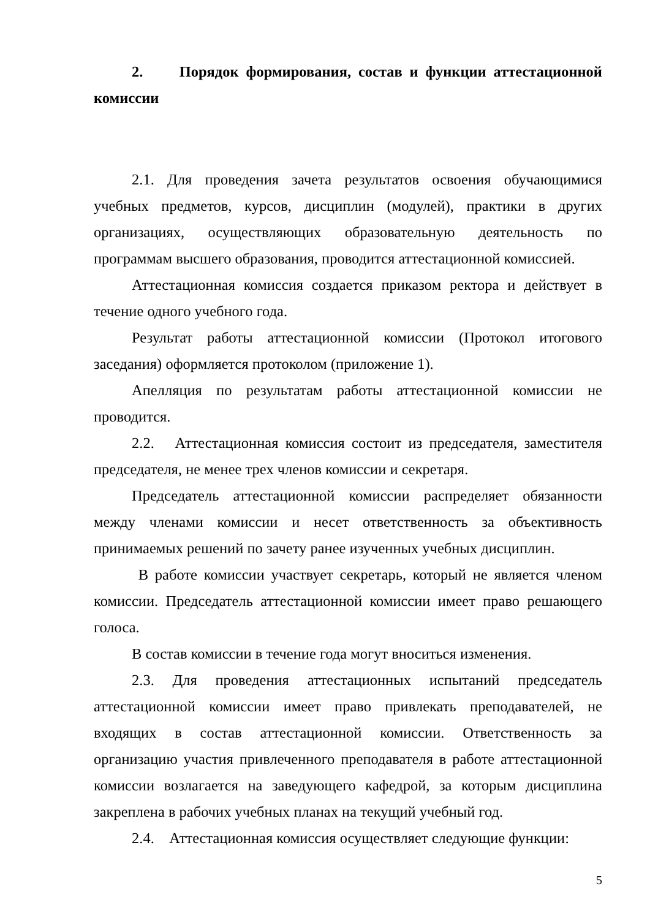2. Порядок формирования, состав и функции аттестационной комиссии
2.1. Для проведения зачета результатов освоения обучающимися учебных предметов, курсов, дисциплин (модулей), практики в других организациях, осуществляющих образовательную деятельность по программам высшего образования, проводится аттестационной комиссией.
Аттестационная комиссия создается приказом ректора и действует в течение одного учебного года.
Результат работы аттестационной комиссии (Протокол итогового заседания) оформляется протоколом (приложение 1).
Апелляция по результатам работы аттестационной комиссии не проводится.
2.2. Аттестационная комиссия состоит из председателя, заместителя председателя, не менее трех членов комиссии и секретаря.
Председатель аттестационной комиссии распределяет обязанности между членами комиссии и несет ответственность за объективность принимаемых решений по зачету ранее изученных учебных дисциплин.
В работе комиссии участвует секретарь, который не является членом комиссии. Председатель аттестационной комиссии имеет право решающего голоса.
В состав комиссии в течение года могут вноситься изменения.
2.3. Для проведения аттестационных испытаний председатель аттестационной комиссии имеет право привлекать преподавателей, не входящих в состав аттестационной комиссии. Ответственность за организацию участия привлеченного преподавателя в работе аттестационной комиссии возлагается на заведующего кафедрой, за которым дисциплина закреплена в рабочих учебных планах на текущий учебный год.
2.4. Аттестационная комиссия осуществляет следующие функции:
5